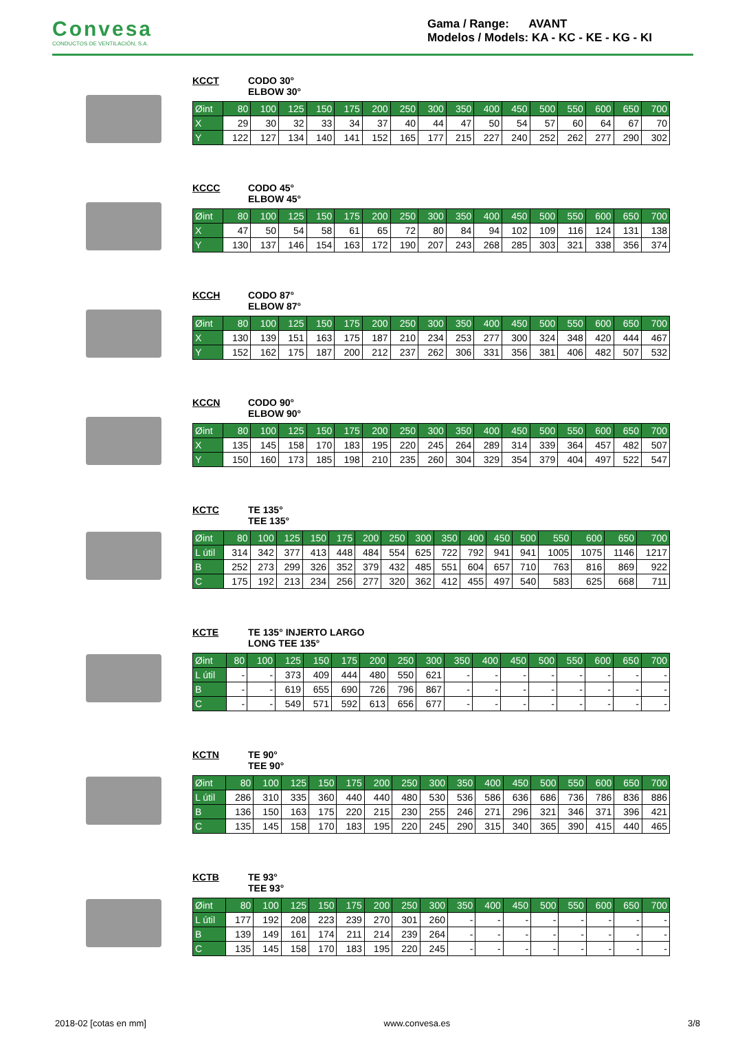Convesa
CONDUCTOS DE VENTILACIÓN, S.A.
Gama / Range: AVANT
Modelos / Models: KA - KC - KE - KG - KI
KCCT CODO 30°
ELBOW 30°
| Øint | 80 | 100 | 125 | 150 | 175 | 200 | 250 | 300 | 350 | 400 | 450 | 500 | 550 | 600 | 650 | 700 |
| --- | --- | --- | --- | --- | --- | --- | --- | --- | --- | --- | --- | --- | --- | --- | --- | --- |
| X | 29 | 30 | 32 | 33 | 34 | 37 | 40 | 44 | 47 | 50 | 54 | 57 | 60 | 64 | 67 | 70 |
| Y | 122 | 127 | 134 | 140 | 141 | 152 | 165 | 177 | 215 | 227 | 240 | 252 | 262 | 277 | 290 | 302 |
KCCC CODO 45°
ELBOW 45°
| Øint | 80 | 100 | 125 | 150 | 175 | 200 | 250 | 300 | 350 | 400 | 450 | 500 | 550 | 600 | 650 | 700 |
| --- | --- | --- | --- | --- | --- | --- | --- | --- | --- | --- | --- | --- | --- | --- | --- | --- |
| X | 47 | 50 | 54 | 58 | 61 | 65 | 72 | 80 | 84 | 94 | 102 | 109 | 116 | 124 | 131 | 138 |
| Y | 130 | 137 | 146 | 154 | 163 | 172 | 190 | 207 | 243 | 268 | 285 | 303 | 321 | 338 | 356 | 374 |
KCCH CODO 87°
ELBOW 87°
| Øint | 80 | 100 | 125 | 150 | 175 | 200 | 250 | 300 | 350 | 400 | 450 | 500 | 550 | 600 | 650 | 700 |
| --- | --- | --- | --- | --- | --- | --- | --- | --- | --- | --- | --- | --- | --- | --- | --- | --- |
| X | 130 | 139 | 151 | 163 | 175 | 187 | 210 | 234 | 253 | 277 | 300 | 324 | 348 | 420 | 444 | 467 |
| Y | 152 | 162 | 175 | 187 | 200 | 212 | 237 | 262 | 306 | 331 | 356 | 381 | 406 | 482 | 507 | 532 |
KCCN CODO 90°
ELBOW 90°
| Øint | 80 | 100 | 125 | 150 | 175 | 200 | 250 | 300 | 350 | 400 | 450 | 500 | 550 | 600 | 650 | 700 |
| --- | --- | --- | --- | --- | --- | --- | --- | --- | --- | --- | --- | --- | --- | --- | --- | --- |
| X | 135 | 145 | 158 | 170 | 183 | 195 | 220 | 245 | 264 | 289 | 314 | 339 | 364 | 457 | 482 | 507 |
| Y | 150 | 160 | 173 | 185 | 198 | 210 | 235 | 260 | 304 | 329 | 354 | 379 | 404 | 497 | 522 | 547 |
KCTC TE 135°
TEE 135°
| Øint | 80 | 100 | 125 | 150 | 175 | 200 | 250 | 300 | 350 | 400 | 450 | 500 | 550 | 600 | 650 | 700 |
| --- | --- | --- | --- | --- | --- | --- | --- | --- | --- | --- | --- | --- | --- | --- | --- | --- |
| L útil | 314 | 342 | 377 | 413 | 448 | 484 | 554 | 625 | 722 | 792 | 941 | 941 | 1005 | 1075 | 1146 | 1217 |
| B | 252 | 273 | 299 | 326 | 352 | 379 | 432 | 485 | 551 | 604 | 657 | 710 | 763 | 816 | 869 | 922 |
| C | 175 | 192 | 213 | 234 | 256 | 277 | 320 | 362 | 412 | 455 | 497 | 540 | 583 | 625 | 668 | 711 |
KCTE TE 135° INJERTO LARGO
LONG TEE 135°
| Øint | 80 | 100 | 125 | 150 | 175 | 200 | 250 | 300 | 350 | 400 | 450 | 500 | 550 | 600 | 650 | 700 |
| --- | --- | --- | --- | --- | --- | --- | --- | --- | --- | --- | --- | --- | --- | --- | --- | --- |
| L útil | - | - | 373 | 409 | 444 | 480 | 550 | 621 | - | - | - | - | - | - | - | - |
| B | - | - | 619 | 655 | 690 | 726 | 796 | 867 | - | - | - | - | - | - | - | - |
| C | - | - | 549 | 571 | 592 | 613 | 656 | 677 | - | - | - | - | - | - | - | - |
KCTN TE 90°
TEE 90°
| Øint | 80 | 100 | 125 | 150 | 175 | 200 | 250 | 300 | 350 | 400 | 450 | 500 | 550 | 600 | 650 | 700 |
| --- | --- | --- | --- | --- | --- | --- | --- | --- | --- | --- | --- | --- | --- | --- | --- | --- |
| L útil | 286 | 310 | 335 | 360 | 440 | 440 | 480 | 530 | 536 | 586 | 636 | 686 | 736 | 786 | 836 | 886 |
| B | 136 | 150 | 163 | 175 | 220 | 215 | 230 | 255 | 246 | 271 | 296 | 321 | 346 | 371 | 396 | 421 |
| C | 135 | 145 | 158 | 170 | 183 | 195 | 220 | 245 | 290 | 315 | 340 | 365 | 390 | 415 | 440 | 465 |
KCTB TE 93°
TEE 93°
| Øint | 80 | 100 | 125 | 150 | 175 | 200 | 250 | 300 | 350 | 400 | 450 | 500 | 550 | 600 | 650 | 700 |
| --- | --- | --- | --- | --- | --- | --- | --- | --- | --- | --- | --- | --- | --- | --- | --- | --- |
| L útil | 177 | 192 | 208 | 223 | 239 | 270 | 301 | 260 | - | - | - | - | - | - | - | - |
| B | 139 | 149 | 161 | 174 | 211 | 214 | 239 | 264 | - | - | - | - | - | - | - | - |
| C | 135 | 145 | 158 | 170 | 183 | 195 | 220 | 245 | - | - | - | - | - | - | - | - |
2018-02 [cotas en mm] www.convesa.es 3/8